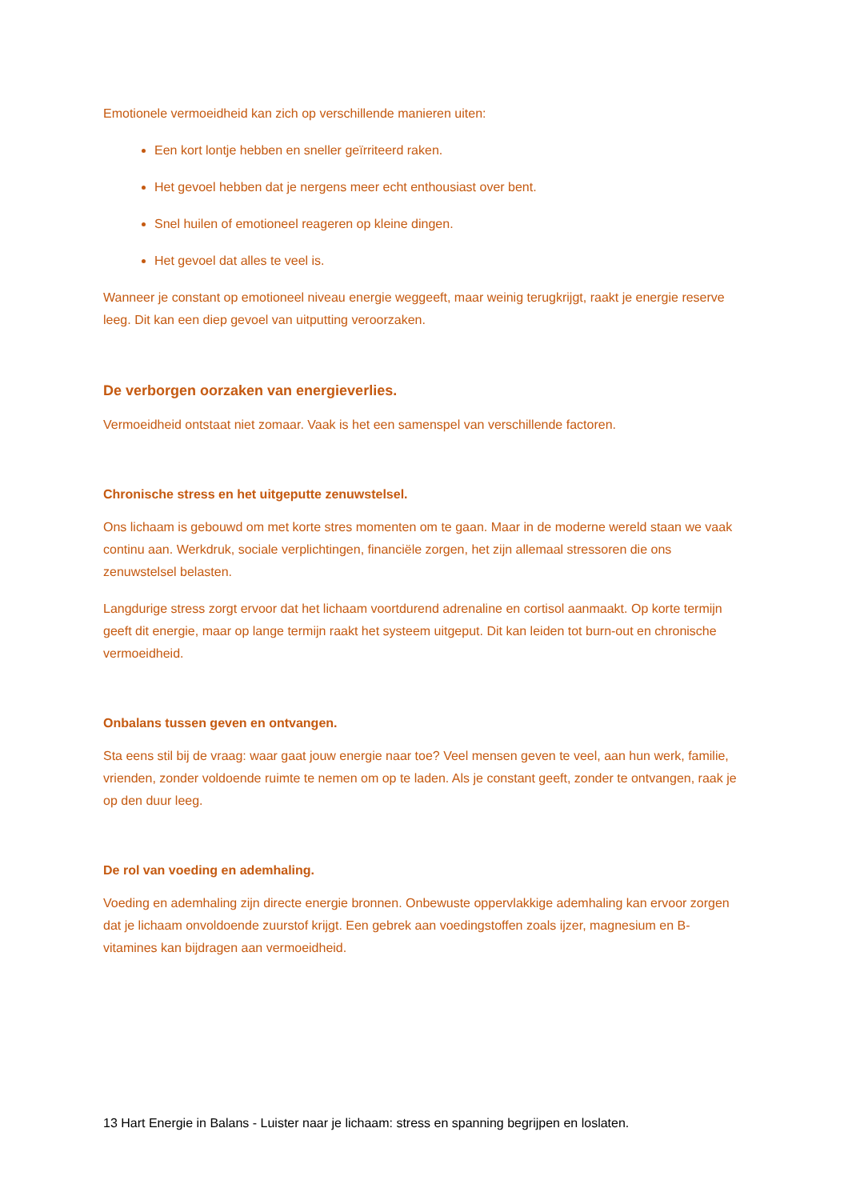Emotionele vermoeidheid kan zich op verschillende manieren uiten:
Een kort lontje hebben en sneller geïrriteerd raken.
Het gevoel hebben dat je nergens meer echt enthousiast over bent.
Snel huilen of emotioneel reageren op kleine dingen.
Het gevoel dat alles te veel is.
Wanneer je constant op emotioneel niveau energie weggeeft, maar weinig terugkrijgt, raakt je energie reserve leeg. Dit kan een diep gevoel van uitputting veroorzaken.
De verborgen oorzaken van energieverlies.
Vermoeidheid ontstaat niet zomaar. Vaak is het een samenspel van verschillende factoren.
Chronische stress en het uitgeputte zenuwstelsel.
Ons lichaam is gebouwd om met korte stres momenten om te gaan. Maar in de moderne wereld staan we vaak continu aan. Werkdruk, sociale verplichtingen, financiële zorgen, het zijn allemaal stressoren die ons zenuwstelsel belasten.
Langdurige stress zorgt ervoor dat het lichaam voortdurend adrenaline en cortisol aanmaakt. Op korte termijn geeft dit energie, maar op lange termijn raakt het systeem uitgeput. Dit kan leiden tot burn-out en chronische vermoeidheid.
Onbalans tussen geven en ontvangen.
Sta eens stil bij de vraag: waar gaat jouw energie naar toe? Veel mensen geven te veel, aan hun werk, familie, vrienden, zonder voldoende ruimte te nemen om op te laden. Als je constant geeft, zonder te ontvangen, raak je op den duur leeg.
De rol van voeding en ademhaling.
Voeding en ademhaling zijn directe energie bronnen. Onbewuste oppervlakkige ademhaling kan ervoor zorgen dat je lichaam onvoldoende zuurstof krijgt. Een gebrek aan voedingstoffen zoals ijzer, magnesium en B-vitamines kan bijdragen aan vermoeidheid.
13 Hart Energie in Balans - Luister naar je lichaam: stress en spanning begrijpen en loslaten.